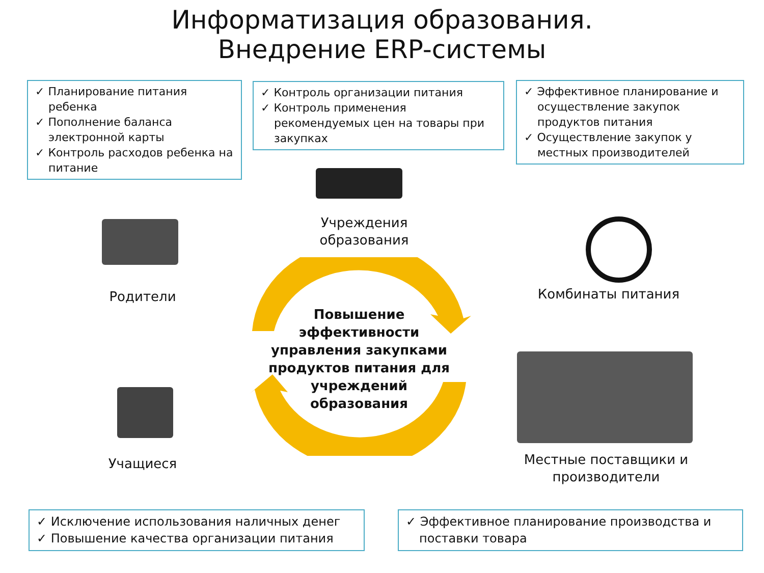Информатизация образования.
Внедрение ERP-системы
✓ Планирование питания ребенка
✓ Пополнение баланса электронной карты
✓ Контроль расходов ребенка на питание
✓ Контроль организации питания
✓ Контроль применения рекомендуемых цен на товары при закупках
✓ Эффективное планирование и осуществление закупок продуктов питания
✓ Осуществление закупок у местных производителей
Учреждения образования
Родители Комбинаты питания
Повышение эффективности управления закупками продуктов питания для учреждений образования
Учащиеся
Местные поставщики и производители
✓ Исключение использования наличных денег
✓ Повышение качества организации питания
✓ Эффективное планирование производства и поставки товара